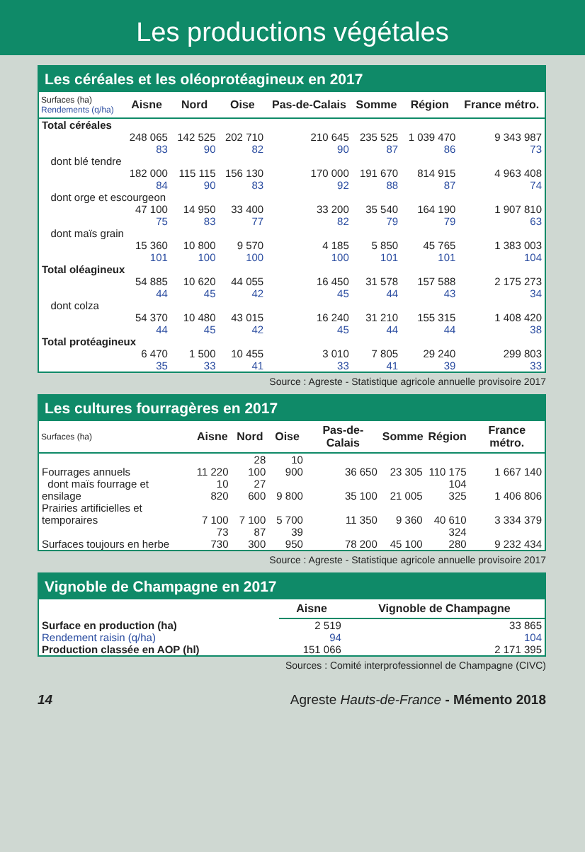Les productions végétales
Les céréales et les oléoprotéagineux en 2017
| Surfaces (ha) Rendements (q/ha) | Aisne | Nord | Oise | Pas-de-Calais | Somme | Région | France métro. |
| --- | --- | --- | --- | --- | --- | --- | --- |
| Total céréales | | | | | | | |
| | 248 065 83 | 142 525 90 | 202 710 82 | 210 645 90 | 235 525 87 | 1 039 470 86 | 9 343 987 73 |
| dont blé tendre | | | | | | | |
| | 182 000 84 | 115 115 90 | 156 130 83 | 170 000 92 | 191 670 88 | 814 915 87 | 4 963 408 74 |
| dont orge et escourgeon | | | | | | | |
| | 47 100 75 | 14 950 83 | 33 400 77 | 33 200 82 | 35 540 79 | 164 190 79 | 1 907 810 63 |
| dont maïs grain | | | | | | | |
| | 15 360 101 | 10 800 100 | 9 570 100 | 4 185 100 | 5 850 101 | 45 765 101 | 1 383 003 104 |
| Total oléagineux | | | | | | | |
| | 54 885 44 | 10 620 45 | 44 055 42 | 16 450 45 | 31 578 44 | 157 588 43 | 2 175 273 34 |
| dont colza | | | | | | | |
| | 54 370 44 | 10 480 45 | 43 015 42 | 16 240 45 | 31 210 44 | 155 315 44 | 1 408 420 38 |
| Total protéagineux | | | | | | | |
| | 6 470 35 | 1 500 33 | 10 455 41 | 3 010 33 | 7 805 41 | 29 240 39 | 299 803 33 |
Source : Agreste - Statistique agricole annuelle provisoire 2017
Les cultures fourragères en 2017
| Surfaces (ha) | Aisne | Nord | Oise | Pas-de-Calais | Somme | Région | France métro. |
| --- | --- | --- | --- | --- | --- | --- | --- |
| Fourrages annuels | 11 220 | 28 100 | 10 900 | 36 650 | 23 305 | 110 175 | 1 667 140 |
| dont maïs fourrage et ensilage | 10 820 | 27 600 | 9 800 | 35 100 | 21 005 | 104 325 | 1 406 806 |
| Prairies artificielles et temporaires | 7 100 | 7 100 | 5 700 | 11 350 | 9 360 | 40 610 | 3 334 379 |
| Surfaces toujours en herbe | 73 730 | 87 300 | 39 950 | 78 200 | 45 100 | 324 280 | 9 232 434 |
Source : Agreste - Statistique agricole annuelle provisoire 2017
Vignoble de Champagne en 2017
| | Aisne | Vignoble de Champagne |
| --- | --- | --- |
| Surface en production (ha) | 2 519 | 33 865 |
| Rendement raisin (q/ha) | 94 | 104 |
| Production classée en AOP (hl) | 151 066 | 2 171 395 |
Sources : Comité interprofessionnel de Champagne (CIVC)
14 Agreste Hauts-de-France - Mémento 2018